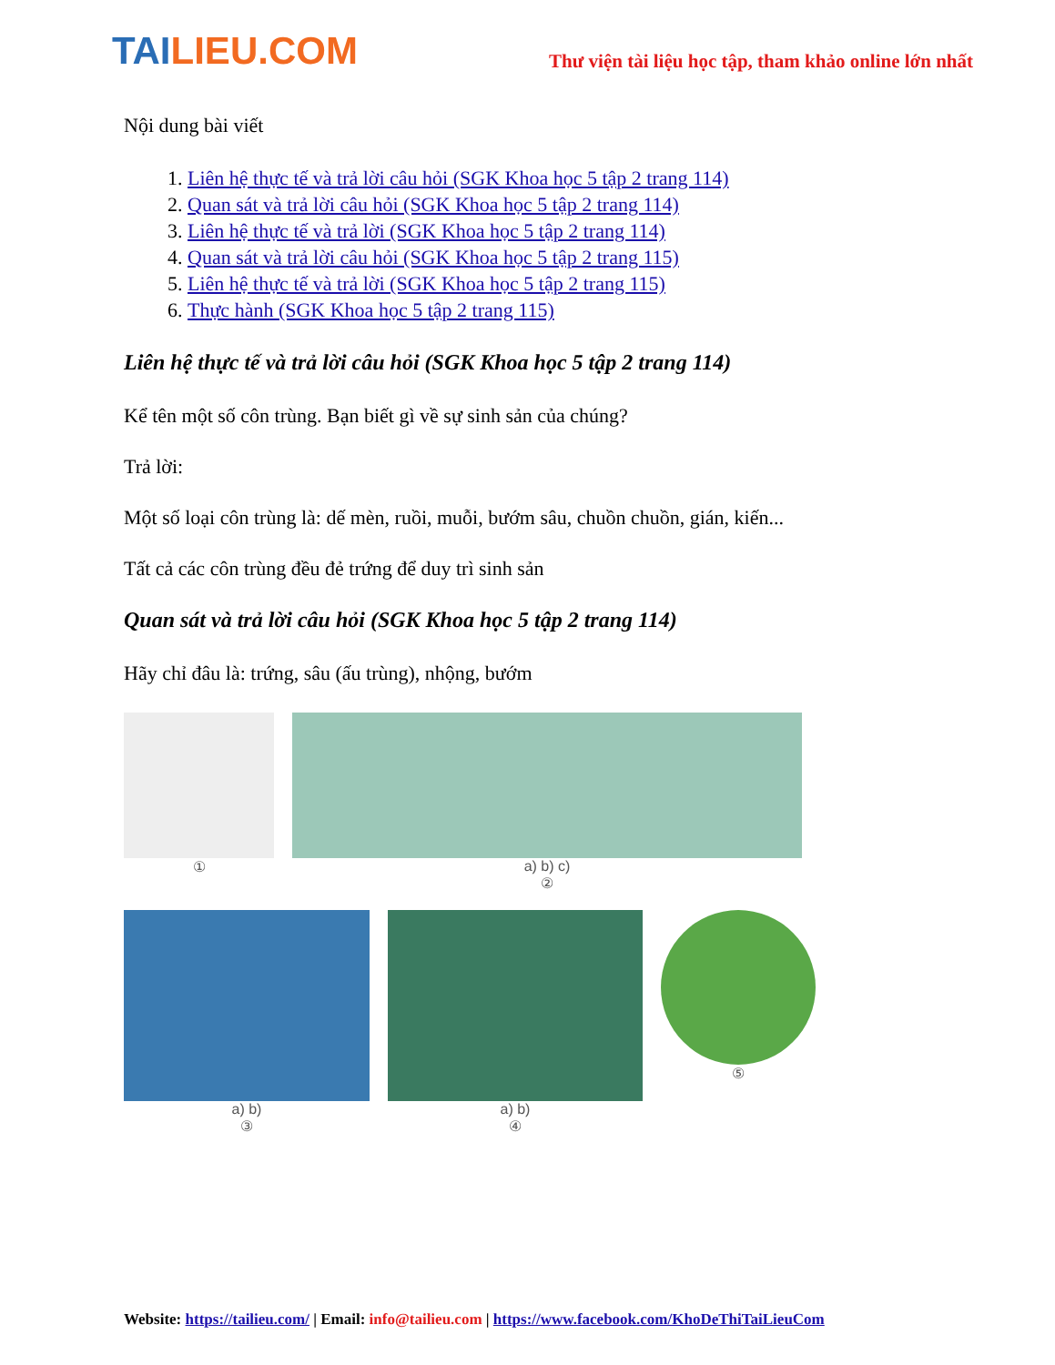TAILIEU.COM
Thư viện tài liệu học tập, tham khảo online lớn nhất
Nội dung bài viết
1. Liên hệ thực tế và trả lời câu hỏi (SGK Khoa học 5 tập 2 trang 114)
2. Quan sát và trả lời câu hỏi (SGK Khoa học 5 tập 2 trang 114)
3. Liên hệ thực tế và trả lời (SGK Khoa học 5 tập 2 trang 114)
4. Quan sát và trả lời câu hỏi (SGK Khoa học 5 tập 2 trang 115)
5. Liên hệ thực tế và trả lời (SGK Khoa học 5 tập 2 trang 115)
6. Thực hành (SGK Khoa học 5 tập 2 trang 115)
Liên hệ thực tế và trả lời câu hỏi (SGK Khoa học 5 tập 2 trang 114)
Kể tên một số côn trùng. Bạn biết gì về sự sinh sản của chúng?
Trả lời:
Một số loại côn trùng là: dế mèn, ruồi, muỗi, bướm sâu, chuồn chuồn, gián, kiến...
Tất cả các côn trùng đều đẻ trứng để duy trì sinh sản
Quan sát và trả lời câu hỏi (SGK Khoa học 5 tập 2 trang 114)
Hãy chỉ đâu là: trứng, sâu (ấu trùng), nhộng, bướm
①
a) b) c)
②
a) b)
③
a) b)
④
⑤
Website: https://tailieu.com/ | Email: info@tailieu.com | https://www.facebook.com/KhoDeThiTaiLieuCom